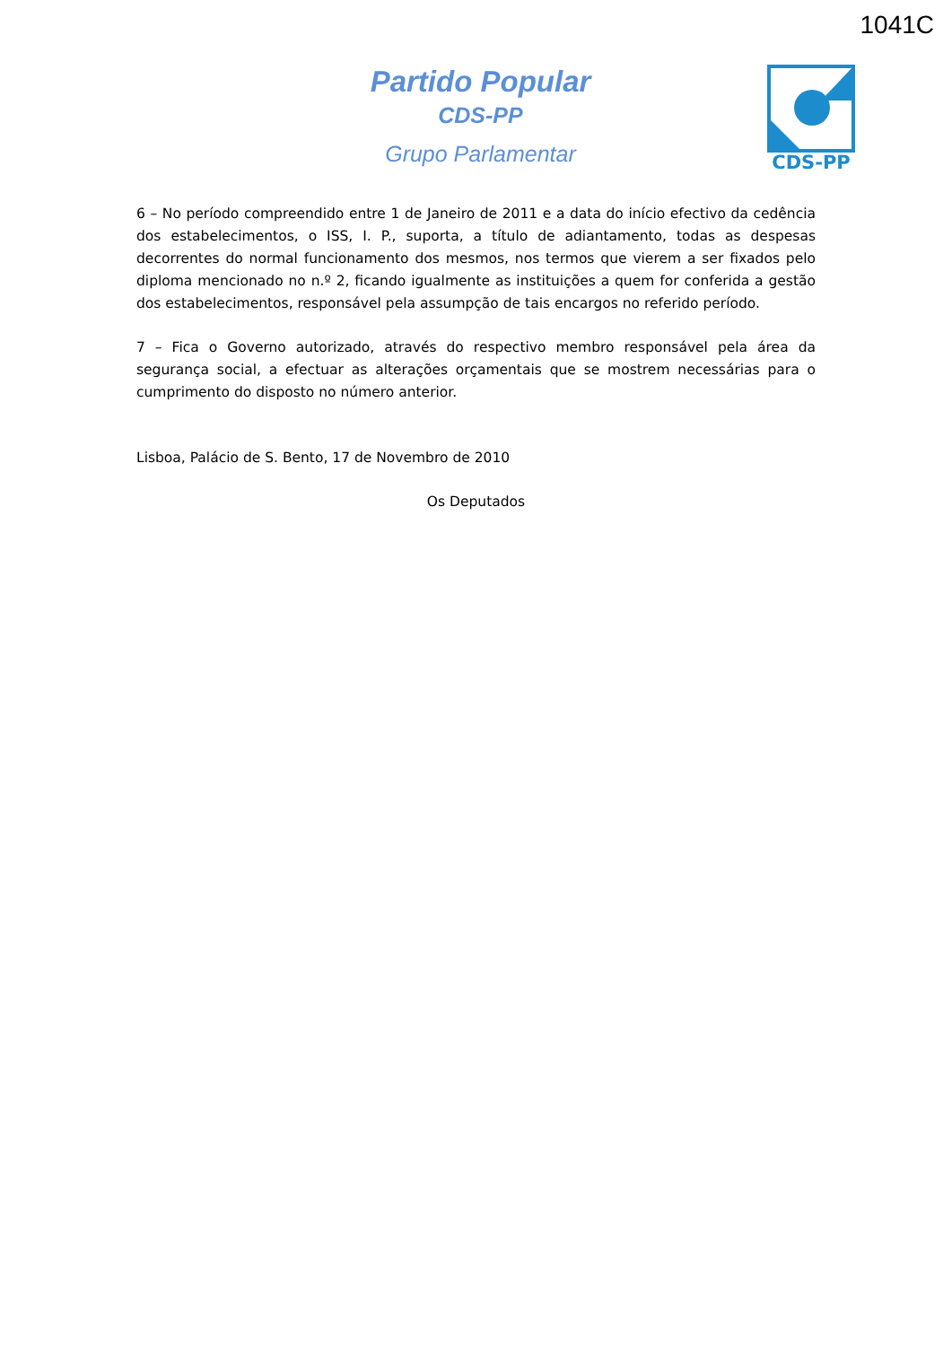1041C
Partido Popular
CDS-PP
Grupo Parlamentar
CDS-PP
6 – No período compreendido entre 1 de Janeiro de 2011 e a data do início efectivo da cedência dos estabelecimentos, o ISS, I. P., suporta, a título de adiantamento, todas as despesas decorrentes do normal funcionamento dos mesmos, nos termos que vierem a ser fixados pelo diploma mencionado no n.º 2, ficando igualmente as instituições a quem for conferida a gestão dos estabelecimentos, responsável pela assumpção de tais encargos no referido período.
7 – Fica o Governo autorizado, através do respectivo membro responsável pela área da segurança social, a efectuar as alterações orçamentais que se mostrem necessárias para o cumprimento do disposto no número anterior.
Lisboa, Palácio de S. Bento, 17 de Novembro de 2010
Os Deputados